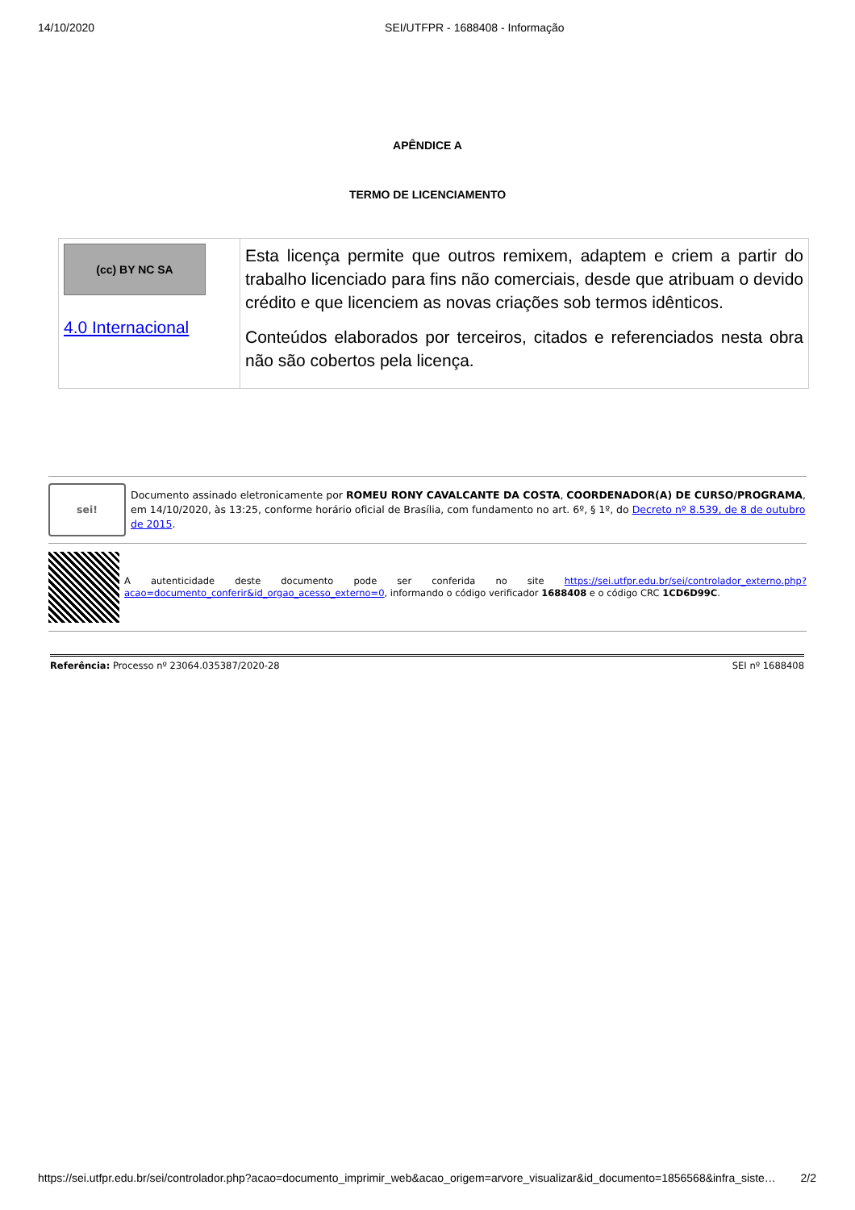14/10/2020 SEI/UTFPR - 1688408 - Informação
APÊNDICE A
TERMO DE LICENCIAMENTO
| (cc) BY NC SA 4.0 Internacional | Esta licença permite que outros remixem, adaptem e criem a partir do trabalho licenciado para fins não comerciais, desde que atribuam o devido crédito e que licenciem as novas criações sob termos idênticos. Conteúdos elaborados por terceiros, citados e referenciados nesta obra não são cobertos pela licença. |
sei!
Documento assinado eletronicamente por ROMEU RONY CAVALCANTE DA COSTA, COORDENADOR(A) DE CURSO/PROGRAMA, em 14/10/2020, às 13:25, conforme horário oficial de Brasília, com fundamento no art. 6º, § 1º, do Decreto nº 8.539, de 8 de outubro de 2015.
A autenticidade deste documento pode ser conferida no site https://sei.utfpr.edu.br/sei/controlador_externo.php?acao=documento_conferir&id_orgao_acesso_externo=0, informando o código verificador 1688408 e o código CRC 1CD6D99C.
Referência: Processo nº 23064.035387/2020-28 SEI nº 1688408
https://sei.utfpr.edu.br/sei/controlador.php?acao=documento_imprimir_web&acao_origem=arvore_visualizar&id_documento=1856568&infra_siste… 2/2